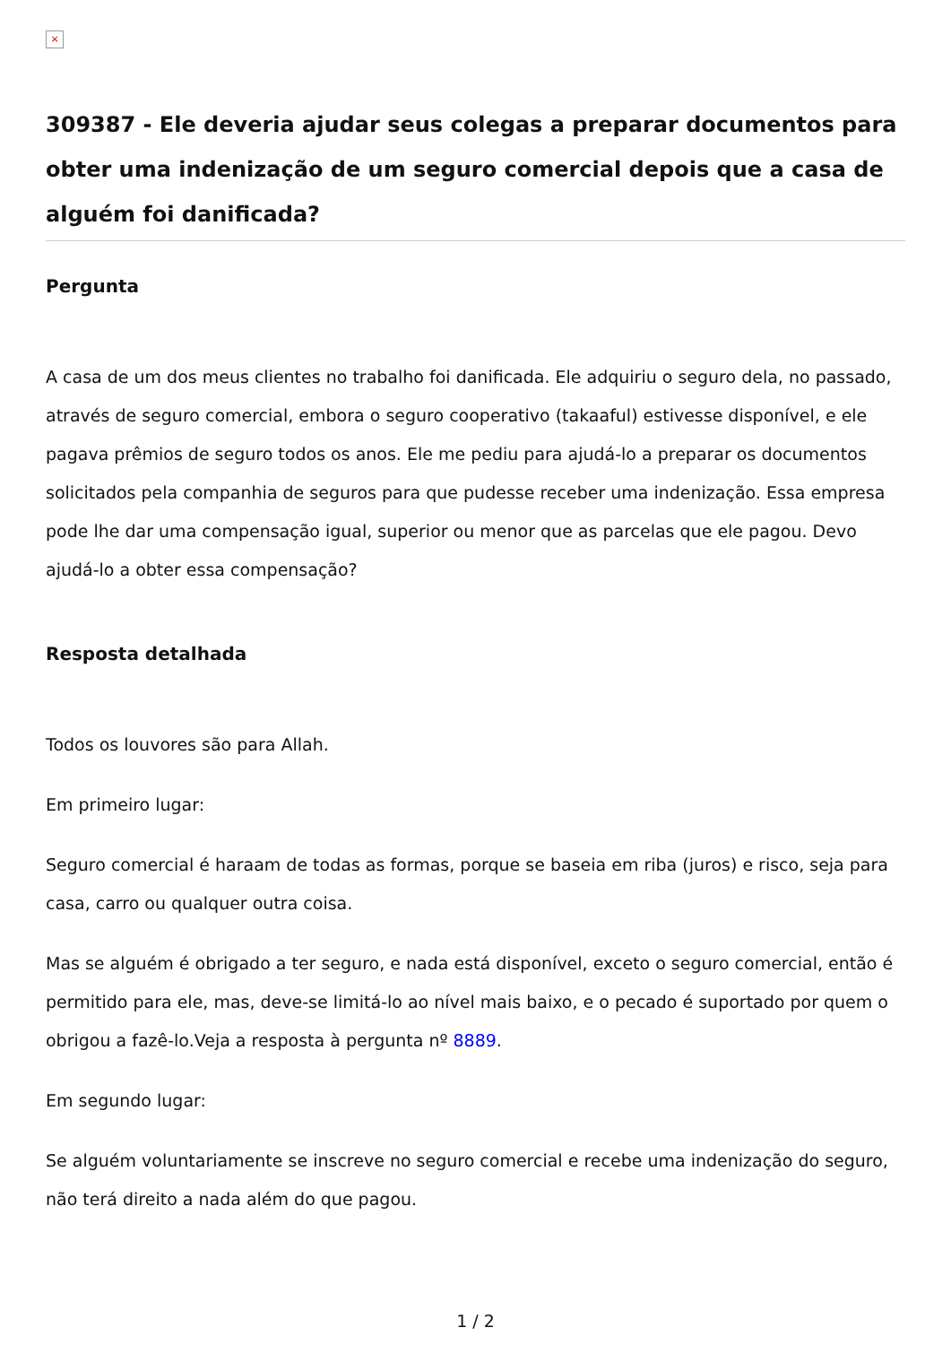×
309387 - Ele deveria ajudar seus colegas a preparar documentos para obter uma indenização de um seguro comercial depois que a casa de alguém foi danificada?
Pergunta
A casa de um dos meus clientes no trabalho foi danificada. Ele adquiriu o seguro dela, no passado, através de seguro comercial, embora o seguro cooperativo (takaaful) estivesse disponível, e ele pagava prêmios de seguro todos os anos. Ele me pediu para ajudá-lo a preparar os documentos solicitados pela companhia de seguros para que pudesse receber uma indenização. Essa empresa pode lhe dar uma compensação igual, superior ou menor que as parcelas que ele pagou. Devo ajudá-lo a obter essa compensação?
Resposta detalhada
Todos os louvores são para Allah.
Em primeiro lugar:
Seguro comercial é haraam de todas as formas, porque se baseia em riba (juros) e risco, seja para casa, carro ou qualquer outra coisa.
Mas se alguém é obrigado a ter seguro, e nada está disponível, exceto o seguro comercial, então é permitido para ele, mas, deve-se limitá-lo ao nível mais baixo, e o pecado é suportado por quem o obrigou a fazê-lo.Veja a resposta à pergunta nº 8889.
Em segundo lugar:
Se alguém voluntariamente se inscreve no seguro comercial e recebe uma indenização do seguro, não terá direito a nada além do que pagou.
1 / 2